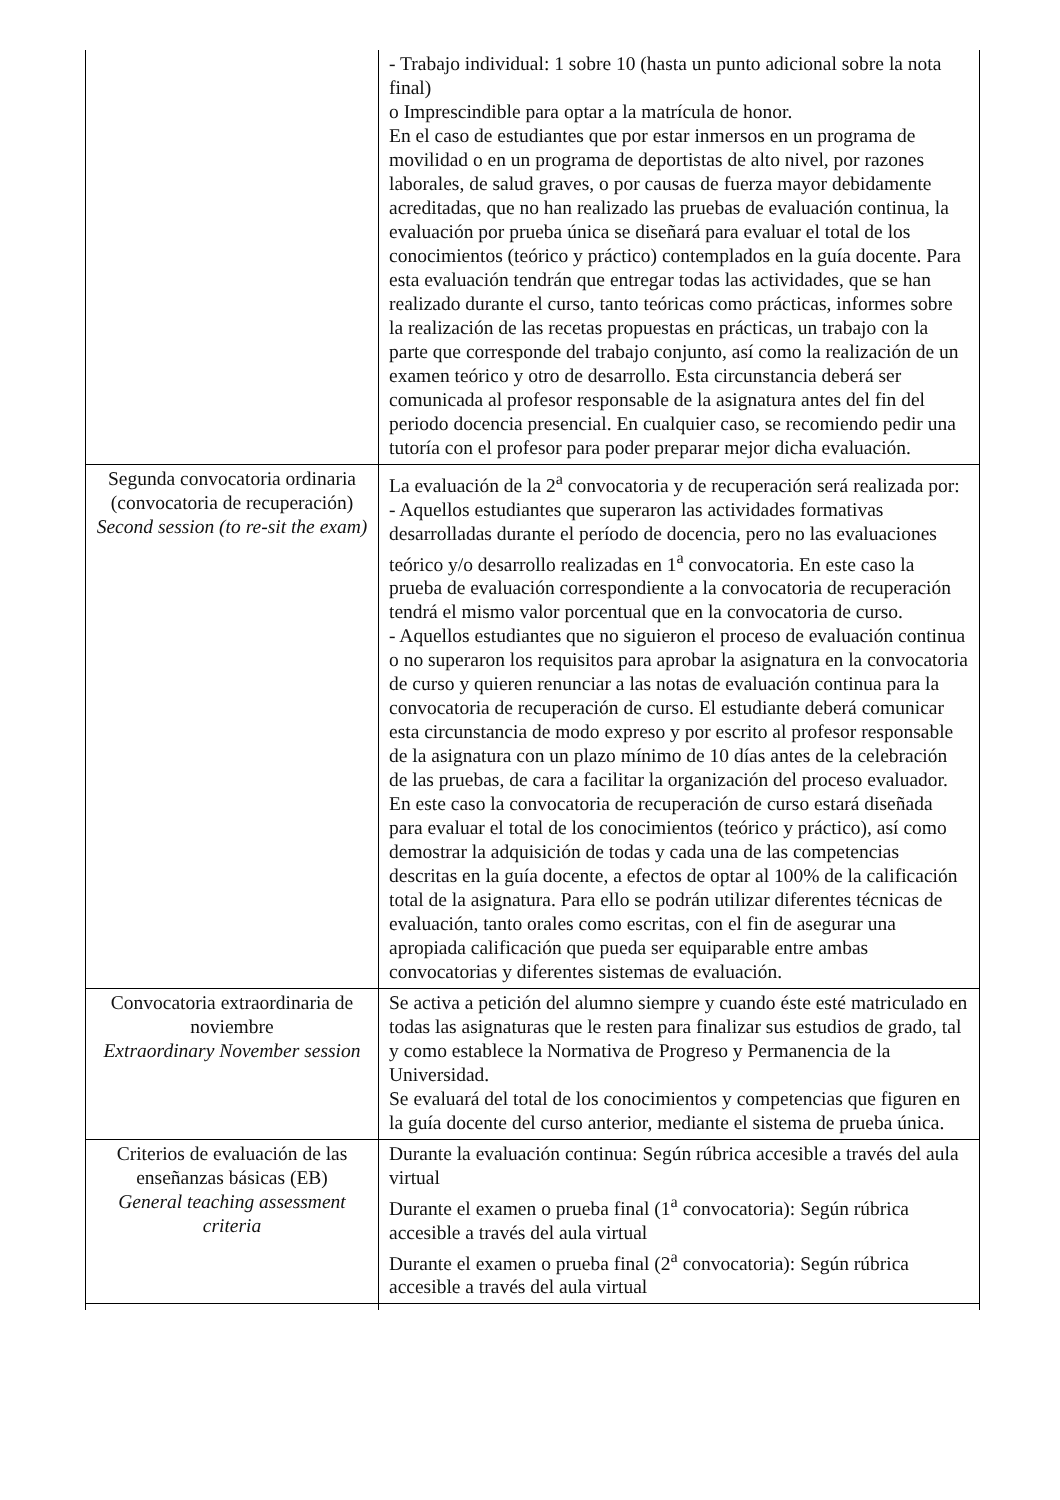| | - Trabajo individual: 1 sobre 10 (hasta un punto adicional sobre la nota final) o Imprescindible para optar a la matrícula de honor. En el caso de estudiantes que por estar inmersos en un programa de movilidad o en un programa de deportistas de alto nivel, por razones laborales, de salud graves, o por causas de fuerza mayor debidamente acreditadas, que no han realizado las pruebas de evaluación continua, la evaluación por prueba única se diseñará para evaluar el total de los conocimientos (teórico y práctico) contemplados en la guía docente. Para esta evaluación tendrán que entregar todas las actividades, que se han realizado durante el curso, tanto teóricas como prácticas, informes sobre la realización de las recetas propuestas en prácticas, un trabajo con la parte que corresponde del trabajo conjunto, así como la realización de un examen teórico y otro de desarrollo. Esta circunstancia deberá ser comunicada al profesor responsable de la asignatura antes del fin del periodo docencia presencial. En cualquier caso, se recomiendo pedir una tutoría con el profesor para poder preparar mejor dicha evaluación. |
| Segunda convocatoria ordinaria (convocatoria de recuperación) Second session (to re-sit the exam) | La evaluación de la 2<sup>a</sup> convocatoria y de recuperación será realizada por: - Aquellos estudiantes que superaron las actividades formativas desarrolladas durante el período de docencia, pero no las evaluaciones teórico y/o desarrollo realizadas en 1<sup>a</sup> convocatoria. En este caso la prueba de evaluación correspondiente a la convocatoria de recuperación tendrá el mismo valor porcentual que en la convocatoria de curso. - Aquellos estudiantes que no siguieron el proceso de evaluación continua o no superaron los requisitos para aprobar la asignatura en la convocatoria de curso y quieren renunciar a las notas de evaluación continua para la convocatoria de recuperación de curso. El estudiante deberá comunicar esta circunstancia de modo expreso y por escrito al profesor responsable de la asignatura con un plazo mínimo de 10 días antes de la celebración de las pruebas, de cara a facilitar la organización del proceso evaluador. En este caso la convocatoria de recuperación de curso estará diseñada para evaluar el total de los conocimientos (teórico y práctico), así como demostrar la adquisición de todas y cada una de las competencias descritas en la guía docente, a efectos de optar al 100% de la calificación total de la asignatura. Para ello se podrán utilizar diferentes técnicas de evaluación, tanto orales como escritas, con el fin de asegurar una apropiada calificación que pueda ser equiparable entre ambas convocatorias y diferentes sistemas de evaluación. |
| Convocatoria extraordinaria de noviembre Extraordinary November session | Se activa a petición del alumno siempre y cuando éste esté matriculado en todas las asignaturas que le resten para finalizar sus estudios de grado, tal y como establece la Normativa de Progreso y Permanencia de la Universidad. Se evaluará del total de los conocimientos y competencias que figuren en la guía docente del curso anterior, mediante el sistema de prueba única. |
| Criterios de evaluación de las enseñanzas básicas (EB) General teaching assessment criteria | Durante la evaluación continua: Según rúbrica accesible a través del aula virtual Durante el examen o prueba final (1<sup>a</sup> convocatoria): Según rúbrica accesible a través del aula virtual Durante el examen o prueba final (2<sup>a</sup> convocatoria): Según rúbrica accesible a través del aula virtual |